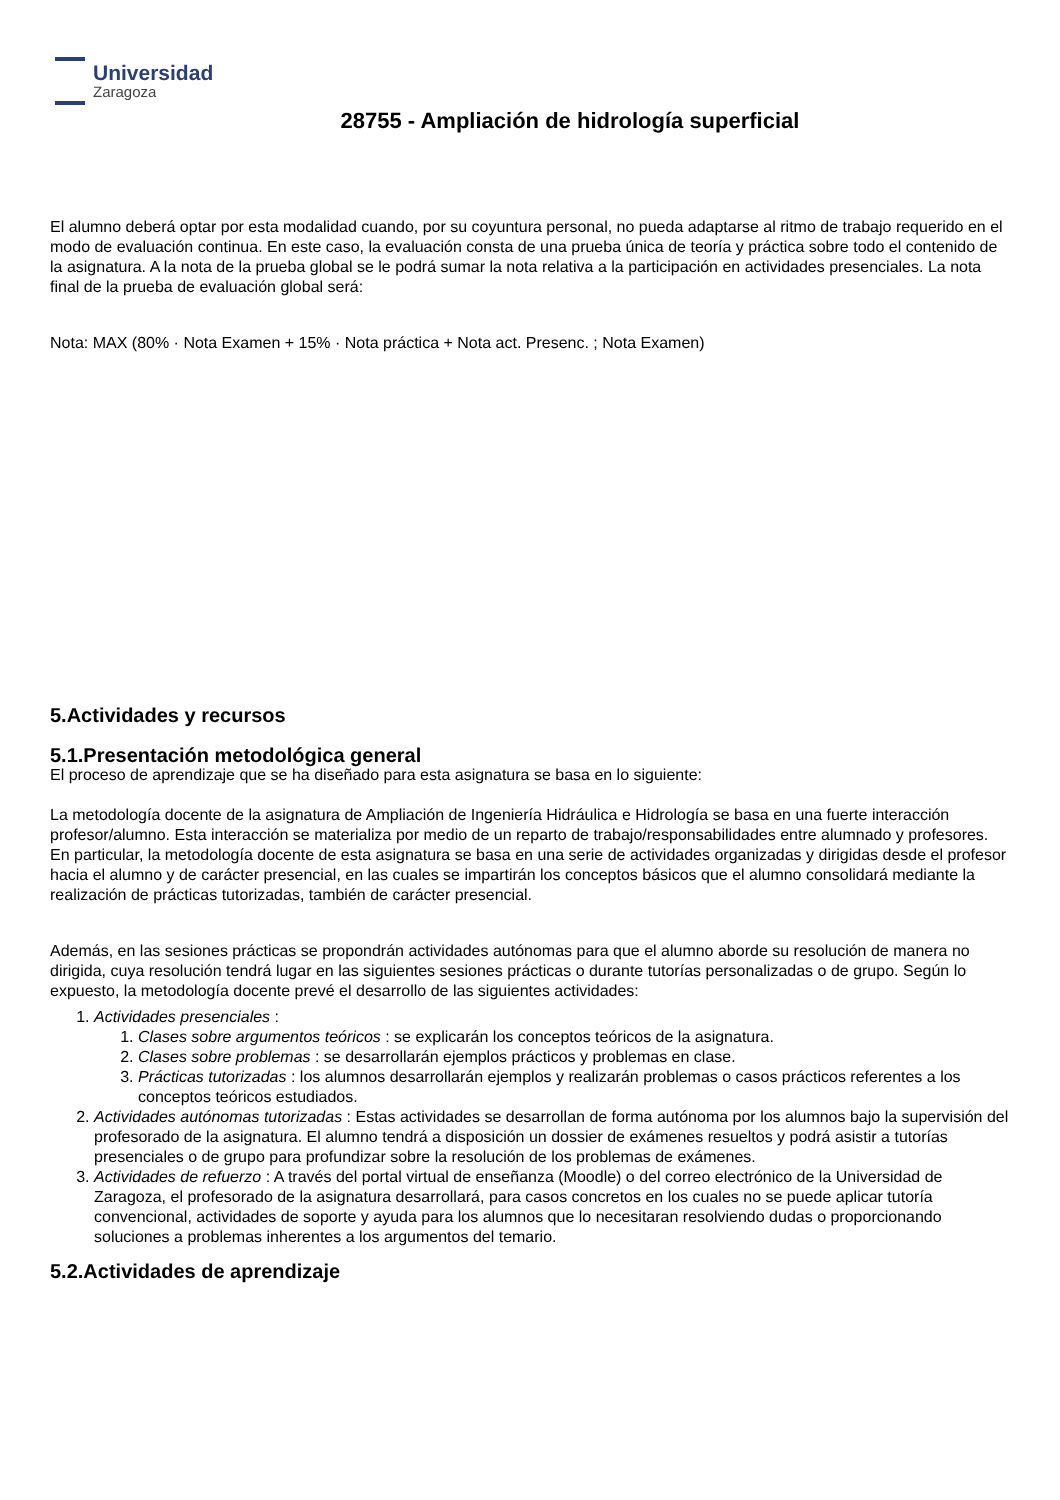Universidad
Zaragoza
28755 - Ampliación de hidrología superficial
El alumno deberá optar por esta modalidad cuando, por su coyuntura personal, no pueda adaptarse al ritmo de trabajo requerido en el modo de evaluación continua. En este caso, la evaluación consta de una prueba única de teoría y práctica sobre todo el contenido de la asignatura. A la nota de la prueba global se le podrá sumar la nota relativa a la participación en actividades presenciales. La nota final de la prueba de evaluación global será:
Nota: MAX (80% · Nota Examen + 15% · Nota práctica + Nota act. Presenc. ; Nota Examen)
5.Actividades y recursos
5.1.Presentación metodológica general
El proceso de aprendizaje que se ha diseñado para esta asignatura se basa en lo siguiente:
La metodología docente de la asignatura de Ampliación de Ingeniería Hidráulica e Hidrología se basa en una fuerte interacción profesor/alumno. Esta interacción se materializa por medio de un reparto de trabajo/responsabilidades entre alumnado y profesores. En particular, la metodología docente de esta asignatura se basa en una serie de actividades organizadas y dirigidas desde el profesor hacia el alumno y de carácter presencial, en las cuales se impartirán los conceptos básicos que el alumno consolidará mediante la realización de prácticas tutorizadas, también de carácter presencial.
Además, en las sesiones prácticas se propondrán actividades autónomas para que el alumno aborde su resolución de manera no dirigida, cuya resolución tendrá lugar en las siguientes sesiones prácticas o durante tutorías personalizadas o de grupo. Según lo expuesto, la metodología docente prevé el desarrollo de las siguientes actividades:
1. Actividades presenciales :
1. Clases sobre argumentos teóricos : se explicarán los conceptos teóricos de la asignatura.
2. Clases sobre problemas : se desarrollarán ejemplos prácticos y problemas en clase.
3. Prácticas tutorizadas : los alumnos desarrollarán ejemplos y realizarán problemas o casos prácticos referentes a los conceptos teóricos estudiados.
2. Actividades autónomas tutorizadas : Estas actividades se desarrollan de forma autónoma por los alumnos bajo la supervisión del profesorado de la asignatura. El alumno tendrá a disposición un dossier de exámenes resueltos y podrá asistir a tutorías presenciales o de grupo para profundizar sobre la resolución de los problemas de exámenes.
3. Actividades de refuerzo : A través del portal virtual de enseñanza (Moodle) o del correo electrónico de la Universidad de Zaragoza, el profesorado de la asignatura desarrollará, para casos concretos en los cuales no se puede aplicar tutoría convencional, actividades de soporte y ayuda para los alumnos que lo necesitaran resolviendo dudas o proporcionando soluciones a problemas inherentes a los argumentos del temario.
5.2.Actividades de aprendizaje